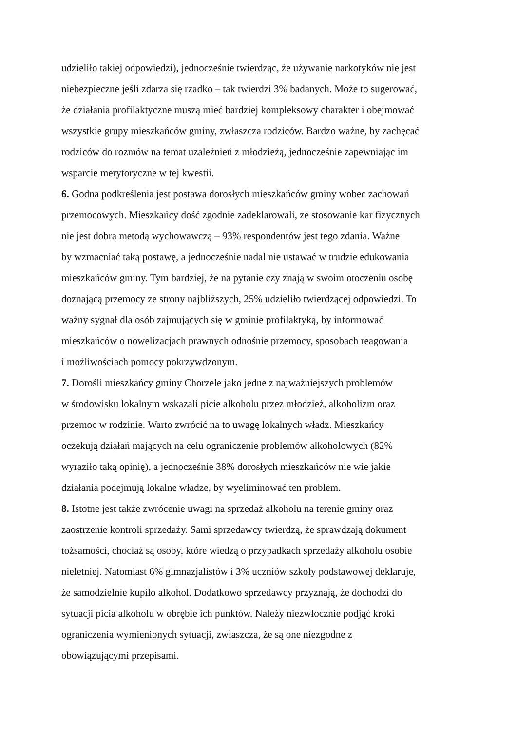udzieliło takiej odpowiedzi), jednocześnie twierdząc, że używanie narkotyków nie jest
niebezpieczne jeśli zdarza się rzadko – tak twierdzi 3% badanych. Może to sugerować,
że działania profilaktyczne muszą mieć bardziej kompleksowy charakter i obejmować
wszystkie grupy mieszkańców gminy, zwłaszcza rodziców. Bardzo ważne, by zachęcać
rodziców do rozmów na temat uzależnień z młodzieżą, jednocześnie zapewniając im
wsparcie merytoryczne w tej kwestii.
6. Godna podkreślenia jest postawa dorosłych mieszkańców gminy wobec zachowań
przemocowych. Mieszkańcy dość zgodnie zadeklarowali, ze stosowanie kar fizycznych
nie jest dobrą metodą wychowawczą – 93% respondentów jest tego zdania. Ważne
by wzmacniać taką postawę, a jednocześnie nadal nie ustawać w trudzie edukowania
mieszkańców gminy. Tym bardziej, że na pytanie czy znają w swoim otoczeniu osobę
doznającą przemocy ze strony najbliższych, 25% udzieliło twierdzącej odpowiedzi. To
ważny sygnał dla osób zajmujących się w gminie profilaktyką, by informować
mieszkańców o nowelizacjach prawnych odnośnie przemocy, sposobach reagowania
i możliwościach pomocy pokrzywdzonym.
7. Dorośli mieszkańcy gminy Chorzele jako jedne z najważniejszych problemów
w środowisku lokalnym wskazali picie alkoholu przez młodzież, alkoholizm oraz
przemoc w rodzinie. Warto zwrócić na to uwagę lokalnych władz. Mieszkańcy
oczekują działań mających na celu ograniczenie problemów alkoholowych (82%
wyraziło taką opinię), a jednocześnie 38% dorosłych mieszkańców nie wie jakie
działania podejmują lokalne władze, by wyeliminować ten problem.
8. Istotne jest także zwrócenie uwagi na sprzedaż alkoholu na terenie gminy oraz
zaostrzenie kontroli sprzedaży. Sami sprzedawcy twierdzą, że sprawdzają dokument
tożsamości, chociaż są osoby, które wiedzą o przypadkach sprzedaży alkoholu osobie
nieletniej. Natomiast 6% gimnazjalistów i 3% uczniów szkoły podstawowej deklaruje,
że samodzielnie kupiło alkohol. Dodatkowo sprzedawcy przyznają, że dochodzi do
sytuacji picia alkoholu w obrębie ich punktów. Należy niezwłocznie podjąć kroki
ograniczenia wymienionych sytuacji, zwłaszcza, że są one niezgodne z
obowiązującymi przepisami.